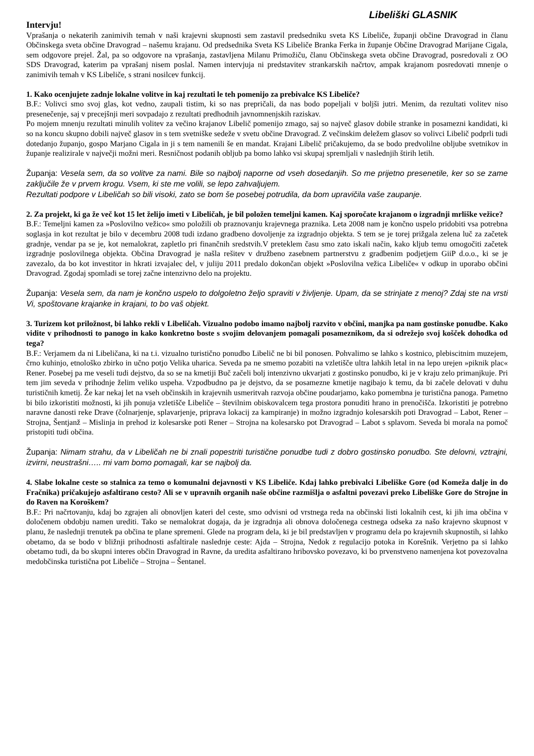Libeliški GLASNIK
Intervju!
Vprašanja o nekaterih zanimivih temah v naši krajevni skupnosti sem zastavil predsedniku sveta KS Libeliče, županji občine Dravograd in članu Občinskega sveta občine Dravograd – našemu krajanu. Od predsednika Sveta KS Libeliče Branka Ferka in županje Občine Dravograd Marijane Cigala, sem odgovore prejel. Žal, pa so odgovore na vprašanja, zastavljena Milanu Primožiču, članu Občinskega sveta občine Dravograd, posredovali z OO SDS Dravograd, katerim pa vprašanj nisem poslal. Namen intervjuja ni predstavitev strankarskih načrtov, ampak krajanom posredovati mnenje o zanimivih temah v KS Libeliče, s strani nosilcev funkcij.
1. Kako ocenjujete zadnje lokalne volitve in kaj rezultati le teh pomenijo za prebivalce KS Libeliče?
B.F.: Volivci smo svoj glas, kot vedno, zaupali tistim, ki so nas prepričali, da nas bodo popeljali v boljši jutri. Menim, da rezultati volitev niso presenečenje, saj v precejšnji meri sovpadajo z rezultati predhodnih javnomnenjskih raziskav.
Po mojem mnenju rezultati minulih volitev za večino krajanov Libelič pomenijo zmago, saj so največ glasov dobile stranke in posamezni kandidati, ki so na koncu skupno dobili največ glasov in s tem svetniške sedeže v svetu občine Dravograd. Z večinskim deležem glasov so volivci Libelič podprli tudi dotedanjo županjo, gospo Marjano Cigala in ji s tem namenili še en mandat. Krajani Libelič pričakujemo, da se bodo predvolilne obljube svetnikov in županje realizirale v največji možni meri. Resničnost podanih obljub pa bomo lahko vsi skupaj spremljali v naslednjih štirih letih.
Županja: Vesela sem, da so volitve za nami. Bile so najbolj naporne od vseh dosedanjih. So me prijetno presenetile, ker so se zame zaključile že v prvem krogu. Vsem, ki ste me volili, se lepo zahvaljujem.
Rezultati podpore v Libeličah so bili visoki, zato se bom še posebej potrudila, da bom upravičila vaše zaupanje.
2. Za projekt, ki ga že več kot 15 let želijo imeti v Libeličah, je bil položen temeljni kamen. Kaj sporočate krajanom o izgradnji mrliške vežice?
B.F.: Temeljni kamen za »Poslovilno vežico« smo položili ob praznovanju krajevnega praznika. Leta 2008 nam je končno uspelo pridobiti vsa potrebna soglasja in kot rezultat je bilo v decembru 2008 tudi izdano gradbeno dovoljenje za izgradnjo objekta. S tem se je torej prižgala zelena luč za začetek gradnje, vendar pa se je, kot nemalokrat, zapletlo pri finančnih sredstvih.V preteklem času smo zato iskali način, kako kljub temu omogočiti začetek izgradnje poslovilnega objekta. Občina Dravograd je našla rešitev v družbeno zasebnem partnerstvu z gradbenim podjetjem GiiP d.o.o., ki se je zavezalo, da bo kot investitor in hkrati izvajalec del, v juliju 2011 predalo dokončan objekt »Poslovilna vežica Libeliče« v odkup in uporabo občini Dravograd. Zgodaj spomladi se torej začne intenzivno delo na projektu.
Županja: Vesela sem, da nam je končno uspelo to dolgoletno željo spraviti v življenje. Upam, da se strinjate z menoj? Zdaj ste na vrsti Vi, spoštovane krajanke in krajani, to bo vaš objekt.
3. Turizem kot priložnost, bi lahko rekli v Libeličah. Vizualno podobo imamo najbolj razvito v občini, manjka pa nam gostinske ponudbe. Kako vidite v prihodnosti to panogo in kako konkretno boste s svojim delovanjem pomagali posameznikom, da si odrežejo svoj košček dohodka od tega?
B.F.: Verjamem da ni Libeličana, ki na t.i. vizualno turistično ponudbo Libelič ne bi bil ponosen. Pohvalimo se lahko s kostnico, plebiscitnim muzejem, črno kuhinjo, etnološko zbirko in učno potjo Velika uharica. Seveda pa ne smemo pozabiti na vzletišče ultra lahkih letal in na lepo urejen »piknik plac« Rener. Posebej pa me veseli tudi dejstvo, da so se na kmetiji Buč začeli bolj intenzivno ukvarjati z gostinsko ponudbo, ki je v kraju zelo primanjkuje. Pri tem jim seveda v prihodnje želim veliko uspeha. Vzpodbudno pa je dejstvo, da se posamezne kmetije nagibajo k temu, da bi začele delovati v duhu turističnih kmetij. Že kar nekaj let na vseh občinskih in krajevnih usmeritvah razvoja občine poudarjamo, kako pomembna je turistična panoga. Pametno bi bilo izkoristiti možnosti, ki jih ponuja vzletišče Libeliče – številnim obiskovalcem tega prostora ponuditi hrano in prenočišča. Izkoristiti je potrebno naravne danosti reke Drave (čolnarjenje, splavarjenje, priprava lokacij za kampiranje) in možno izgradnjo kolesarskih poti Dravograd – Labot, Rener – Strojna, Šentjanž – Mislinja in prehod iz kolesarske poti Rener – Strojna na kolesarsko pot Dravograd – Labot s splavom. Seveda bi morala na pomoč pristopiti tudi občina.
Županja: Nimam strahu, da v Libeličah ne bi znali popestriti turistične ponudbe tudi z dobro gostinsko ponudbo. Ste delovni, vztrajni, izvirni, neustrašni….. mi vam bomo pomagali, kar se najbolj da.
4. Slabe lokalne ceste so stalnica za temo o komunalni dejavnosti v KS Libeliče. Kdaj lahko prebivalci Libeliške Gore (od Komeža dalje in do Fračnika) pričakujejo asfaltirano cesto? Ali se v upravnih organih naše občine razmišlja o asfaltni povezavi preko Libeliške Gore do Strojne in do Raven na Koroškem?
B.F.: Pri načrtovanju, kdaj bo zgrajen ali obnovljen kateri del ceste, smo odvisni od vrstnega reda na občinski listi lokalnih cest, ki jih ima občina v določenem obdobju namen urediti. Tako se nemalokrat dogaja, da je izgradnja ali obnova določenega cestnega odseka za našo krajevno skupnost v planu, že naslednji trenutek pa občina te plane spremeni. Glede na program dela, ki je bil predstavljen v programu dela po krajevnih skupnostih, si lahko obetamo, da se bodo v bližnji prihodnosti asfaltirale naslednje ceste: Ajda – Strojna, Nedok z regulacijo potoka in Korešnik. Verjetno pa si lahko obetamo tudi, da bo skupni interes občin Dravograd in Ravne, da uredita asfaltirano hribovsko povezavo, ki bo prvenstveno namenjena kot povezovalna medobčinska turistična pot Libeliče – Strojna – Šentanel.